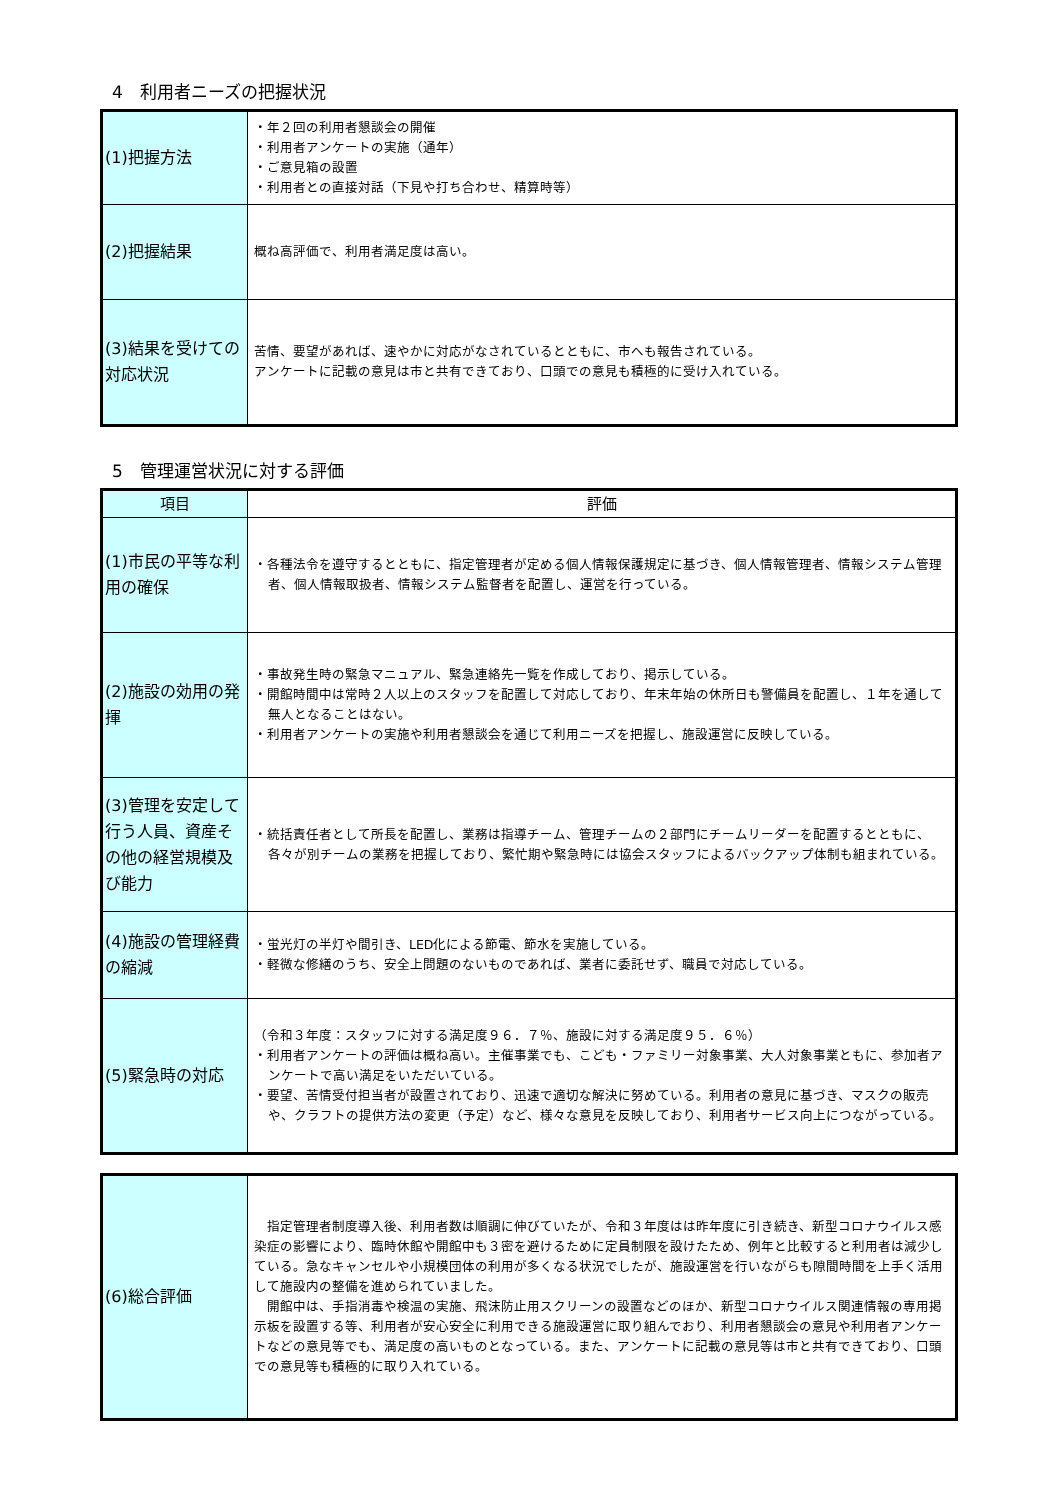4　利用者ニーズの把握状況
| (1)把握方法 | ・年２回の利用者懇談会の開催 ・利用者アンケートの実施（通年） ・ご意見箱の設置 ・利用者との直接対話（下見や打ち合わせ、精算時等） |
| (2)把握結果 | 概ね高評価で、利用者満足度は高い。 |
| (3)結果を受けての対応状況 | 苦情、要望があれば、速やかに対応がなされているとともに、市へも報告されている。 アンケートに記載の意見は市と共有できており、口頭での意見も積極的に受け入れている。 |
5　管理運営状況に対する評価
| 項目 | 評価 |
| --- | --- |
| (1)市民の平等な利用の確保 | ・各種法令を遵守するとともに、指定管理者が定める個人情報保護規定に基づき、個人情報管理者、情報システム管理者、個人情報取扱者、情報システム監督者を配置し、運営を行っている。 |
| (2)施設の効用の発揮 | ・事故発生時の緊急マニュアル、緊急連絡先一覧を作成しており、掲示している。 ・開館時間中は常時２人以上のスタッフを配置して対応しており、年末年始の休所日も警備員を配置し、１年を通して無人となることはない。 ・利用者アンケートの実施や利用者懇談会を通じて利用ニーズを把握し、施設運営に反映している。 |
| (3)管理を安定して行う人員、資産その他の経営規模及び能力 | ・統括責任者として所長を配置し、業務は指導チーム、管理チームの２部門にチームリーダーを配置するとともに、各々が別チームの業務を把握しており、繁忙期や緊急時には協会スタッフによるバックアップ体制も組まれている。 |
| (4)施設の管理経費の縮減 | ・蛍光灯の半灯や間引き、LED化による節電、節水を実施している。 ・軽微な修繕のうち、安全上問題のないものであれば、業者に委託せず、職員で対応している。 |
| (5)緊急時の対応 | （令和３年度：スタッフに対する満足度９６．７％、施設に対する満足度９５．６％） ・利用者アンケートの評価は概ね高い。主催事業でも、こども・ファミリー対象事業、大人対象事業ともに、参加者アンケートで高い満足をいただいている。 ・要望、苦情受付担当者が設置されており、迅速で適切な解決に努めている。利用者の意見に基づき、マスクの販売や、クラフトの提供方法の変更（予定）など、様々な意見を反映しており、利用者サービス向上につながっている。 |
| (6)総合評価 | 指定管理者制度導入後、利用者数は順調に伸びていたが、令和３年度はは昨年度に引き続き、新型コロナウイルス感染症の影響により、臨時休館や開館中も３密を避けるために定員制限を設けたため、例年と比較すると利用者は減少している。急なキャンセルや小規模団体の利用が多くなる状況でしたが、施設運営を行いながらも隙間時間を上手く活用して施設内の整備を進められていました。 開館中は、手指消毒や検温の実施、飛沫防止用スクリーンの設置などのほか、新型コロナウイルス関連情報の専用掲示板を設置する等、利用者が安心安全に利用できる施設運営に取り組んでおり、利用者懇談会の意見や利用者アンケートなどの意見等でも、満足度の高いものとなっている。また、アンケートに記載の意見等は市と共有できており、口頭での意見等も積極的に取り入れている。 |